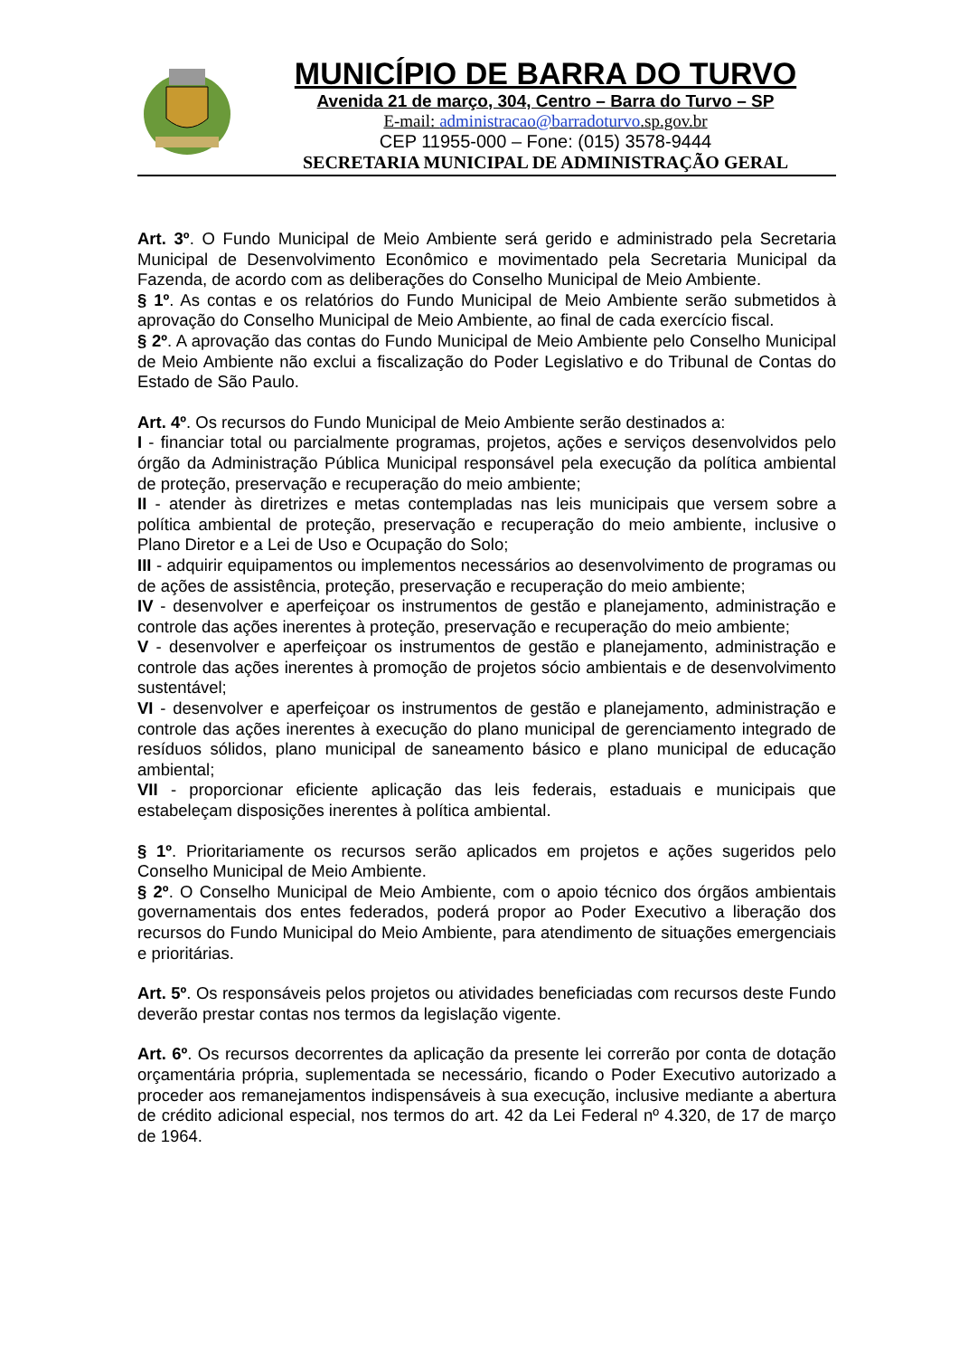MUNICÍPIO DE BARRA DO TURVO
Avenida 21 de março, 304, Centro – Barra do Turvo – SP
E-mail: administracao@barradoturvo.sp.gov.br
CEP 11955-000 – Fone: (015) 3578-9444
SECRETARIA MUNICIPAL DE ADMINISTRAÇÃO GERAL
Art. 3º. O Fundo Municipal de Meio Ambiente será gerido e administrado pela Secretaria Municipal de Desenvolvimento Econômico e movimentado pela Secretaria Municipal da Fazenda, de acordo com as deliberações do Conselho Municipal de Meio Ambiente.
§ 1º. As contas e os relatórios do Fundo Municipal de Meio Ambiente serão submetidos à aprovação do Conselho Municipal de Meio Ambiente, ao final de cada exercício fiscal.
§ 2º. A aprovação das contas do Fundo Municipal de Meio Ambiente pelo Conselho Municipal de Meio Ambiente não exclui a fiscalização do Poder Legislativo e do Tribunal de Contas do Estado de São Paulo.
Art. 4º. Os recursos do Fundo Municipal de Meio Ambiente serão destinados a:
I - financiar total ou parcialmente programas, projetos, ações e serviços desenvolvidos pelo órgão da Administração Pública Municipal responsável pela execução da política ambiental de proteção, preservação e recuperação do meio ambiente;
II - atender às diretrizes e metas contempladas nas leis municipais que versem sobre a política ambiental de proteção, preservação e recuperação do meio ambiente, inclusive o Plano Diretor e a Lei de Uso e Ocupação do Solo;
III - adquirir equipamentos ou implementos necessários ao desenvolvimento de programas ou de ações de assistência, proteção, preservação e recuperação do meio ambiente;
IV - desenvolver e aperfeiçoar os instrumentos de gestão e planejamento, administração e controle das ações inerentes à proteção, preservação e recuperação do meio ambiente;
V - desenvolver e aperfeiçoar os instrumentos de gestão e planejamento, administração e controle das ações inerentes à promoção de projetos sócio ambientais e de desenvolvimento sustentável;
VI - desenvolver e aperfeiçoar os instrumentos de gestão e planejamento, administração e controle das ações inerentes à execução do plano municipal de gerenciamento integrado de resíduos sólidos, plano municipal de saneamento básico e plano municipal de educação ambiental;
VII - proporcionar eficiente aplicação das leis federais, estaduais e municipais que estabeleçam disposições inerentes à política ambiental.
§ 1º. Prioritariamente os recursos serão aplicados em projetos e ações sugeridos pelo Conselho Municipal de Meio Ambiente.
§ 2º. O Conselho Municipal de Meio Ambiente, com o apoio técnico dos órgãos ambientais governamentais dos entes federados, poderá propor ao Poder Executivo a liberação dos recursos do Fundo Municipal do Meio Ambiente, para atendimento de situações emergenciais e prioritárias.
Art. 5º. Os responsáveis pelos projetos ou atividades beneficiadas com recursos deste Fundo deverão prestar contas nos termos da legislação vigente.
Art. 6º. Os recursos decorrentes da aplicação da presente lei correrão por conta de dotação orçamentária própria, suplementada se necessário, ficando o Poder Executivo autorizado a proceder aos remanejamentos indispensáveis à sua execução, inclusive mediante a abertura de crédito adicional especial, nos termos do art. 42 da Lei Federal nº 4.320, de 17 de março de 1964.